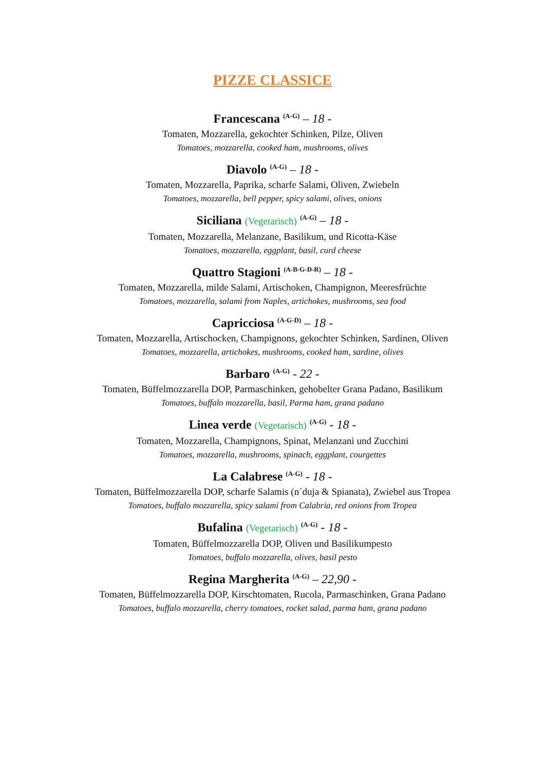PIZZE CLASSICE
Francescana <sup>(A-G)</sup> – 18 -
Tomaten, Mozzarella, gekochter Schinken, Pilze, Oliven
Tomatoes, mozzarella, cooked ham, mushrooms, olives
Diavolo <sup>(A-G)</sup> – 18 -
Tomaten, Mozzarella, Paprika, scharfe Salami, Oliven, Zwiebeln
Tomatoes, mozzarella, bell pepper, spicy salami, olives, onions
Siciliana (Vegetarisch) <sup>(A-G)</sup> – 18 -
Tomaten, Mozzarella, Melanzane, Basilikum, und Ricotta-Käse
Tomatoes, mozzarella, eggplant, basil, curd cheese
Quattro Stagioni <sup>(A-B-G-D-R)</sup> – 18 -
Tomaten, Mozzarella, milde Salami, Artischoken, Champignon, Meeresfrüchte
Tomatoes, mozzarella, salami from Naples, artichokes, mushrooms, sea food
Capricciosa <sup>(A-G-D)</sup> – 18 -
Tomaten, Mozzarella, Artischocken, Champignons, gekochter Schinken, Sardinen, Oliven
Tomatoes, mozzarella, artichokes, mushrooms, cooked ham, sardine, olives
Barbaro <sup>(A-G)</sup> - 22 -
Tomaten, Büffelmozzarella DOP, Parmaschinken, gehobelter Grana Padano, Basilikum
Tomatoes, buffalo mozzarella, basil, Parma ham, grana padano
Linea verde (Vegetarisch) <sup>(A-G)</sup> - 18 -
Tomaten, Mozzarella, Champignons, Spinat, Melanzani und Zucchini
Tomatoes, mozzarella, mushrooms, spinach, eggplant, courgettes
La Calabrese <sup>(A-G)</sup> - 18 -
Tomaten, Büffelmozzarella DOP, scharfe Salamis (n´duja & Spianata), Zwiebel aus Tropea
Tomatoes, buffalo mozzarella, spicy salami from Calabria, red onions from Tropea
Bufalina (Vegetarisch) <sup>(A-G)</sup> - 18 -
Tomaten, Büffelmozzarella DOP, Oliven und Basilikumpesto
Tomatoes, buffalo mozzarella, olives, basil pesto
Regina Margherita <sup>(A-G)</sup> – 22,90 -
Tomaten, Büffelmozzarella DOP, Kirschtomaten, Rucola, Parmaschinken, Grana Padano
Tomatoes, buffalo mozzarella, cherry tomatoes, rocket salad, parma ham, grana padano